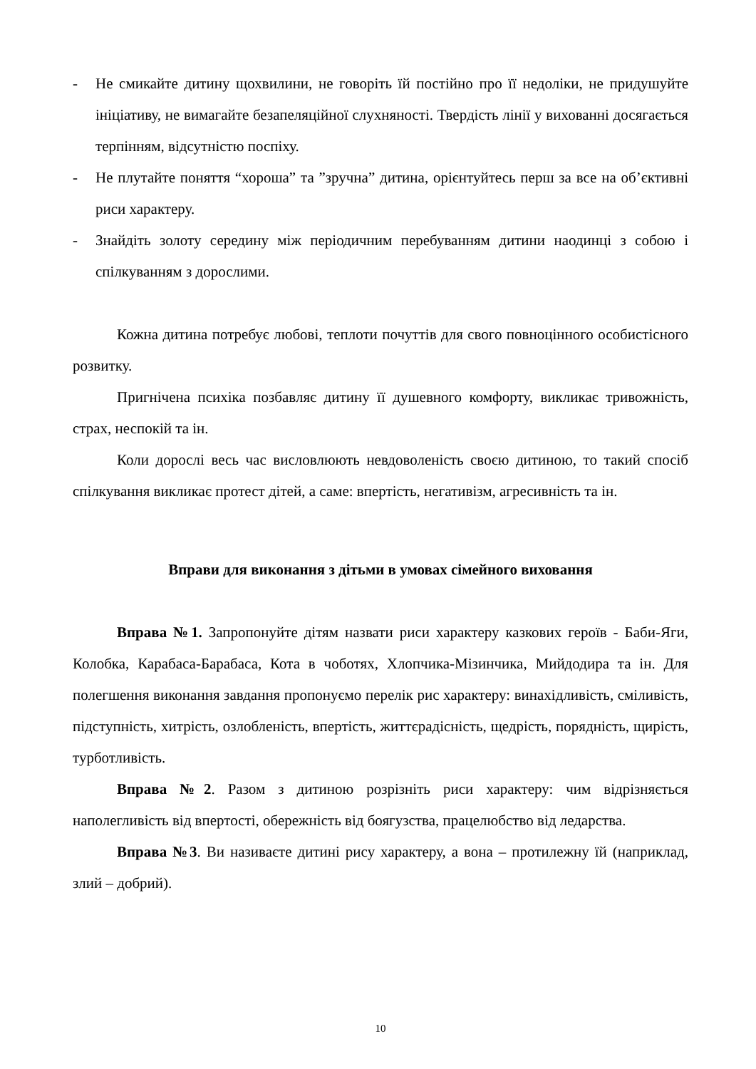- Не смикайте дитину щохвилини, не говоріть їй постійно про її недоліки, не придушуйте ініціативу, не вимагайте безапеляційної слухняності. Твердість лінії у вихованні досягається терпінням, відсутністю поспіху.
- Не плутайте поняття “хороша” та ”зручна” дитина, орієнтуйтесь перш за все на об’єктивні риси характеру.
- Знайдіть золоту середину між періодичним перебуванням дитини наодинці з собою і спілкуванням з дорослими.
Кожна дитина потребує любові, теплоти почуттів для свого повноцінного особистісного розвитку.
Пригнічена психіка позбавляє дитину її душевного комфорту, викликає тривожність, страх, неспокій та ін.
Коли дорослі весь час висловлюють невдоволеність своєю дитиною, то такий спосіб спілкування викликає протест дітей, а саме: впертість, негативізм, агресивність та ін.
Вправи для виконання з дітьми в умовах сімейного виховання
Вправа №1. Запропонуйте дітям назвати риси характеру казкових героїв - Баби-Яги, Колобка, Карабаса-Барабаса, Кота в чоботях, Хлопчика-Мізинчика, Мийдодира та ін. Для полегшення виконання завдання пропонуємо перелік рис характеру: винахідливість, сміливість, підступність, хитрість, озлобленість, впертість, життєрадісність, щедрість, порядність, щирість, турботливість.
Вправа №2. Разом з дитиною розрізніть риси характеру: чим відрізняється наполегливість від впертості, обережність від боягузства, працелюбство від ледарства.
Вправа №3. Ви називаєте дитині рису характеру, а вона – протилежну їй (наприклад, злий – добрий).
10